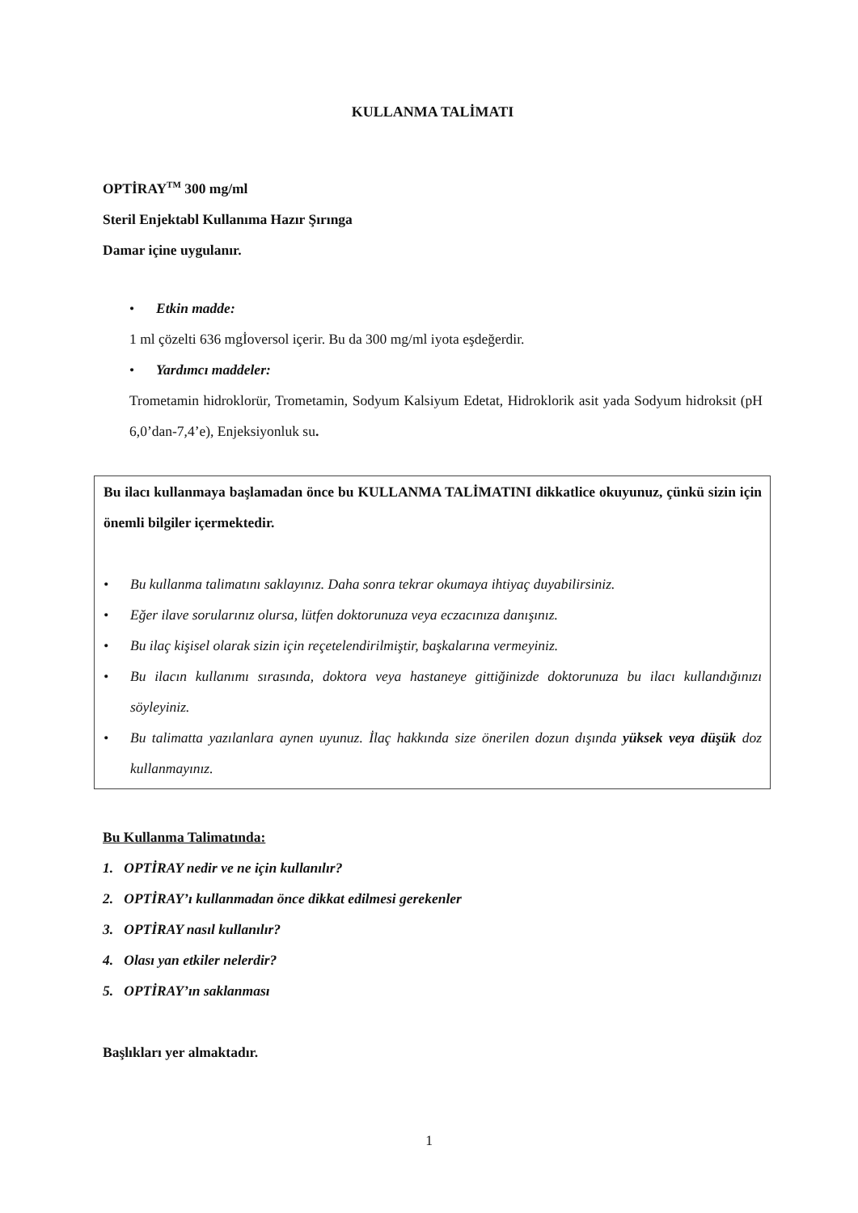KULLANMA TALİMATI
OPTİRAY<sup>TM</sup> 300 mg/ml
Steril Enjektabl Kullanıma Hazır Şırınga
Damar içine uygulanır.
• Etkin madde:
1 ml çözelti 636 mgİoversol içerir. Bu da 300 mg/ml iyota eşdeğerdir.
• Yardımcı maddeler:
Trometamin hidroklorür, Trometamin, Sodyum Kalsiyum Edetat, Hidroklorik asit yada Sodyum hidroksit (pH 6,0’dan-7,4’e), Enjeksiyonluk su.
Bu ilacı kullanmaya başlamadan önce bu KULLANMA TALİMATINI dikkatlice okuyunuz, çünkü sizin için önemli bilgiler içermektedir.
• Bu kullanma talimatını saklayınız. Daha sonra tekrar okumaya ihtiyaç duyabilirsiniz.
• Eğer ilave sorularınız olursa, lütfen doktorunuza veya eczacınıza danışınız.
• Bu ilaç kişisel olarak sizin için reçetelendirilmiştir, başkalarına vermeyiniz.
• Bu ilacın kullanımı sırasında, doktora veya hastaneye gittiğinizde doktorunuza bu ilacı kullandığınızı söyleyiniz.
• Bu talimatta yazılanlara aynen uyunuz. İlaç hakkında size önerilen dozun dışında yüksek veya düşük doz kullanmayınız.
Bu Kullanma Talimatında:
1. OPTİRAY nedir ve ne için kullanılır?
2. OPTİRAY’ı kullanmadan önce dikkat edilmesi gerekenler
3. OPTİRAY nasıl kullanılır?
4. Olası yan etkiler nelerdir?
5. OPTİRAY’ın saklanması
Başlıkları yer almaktadır.
1